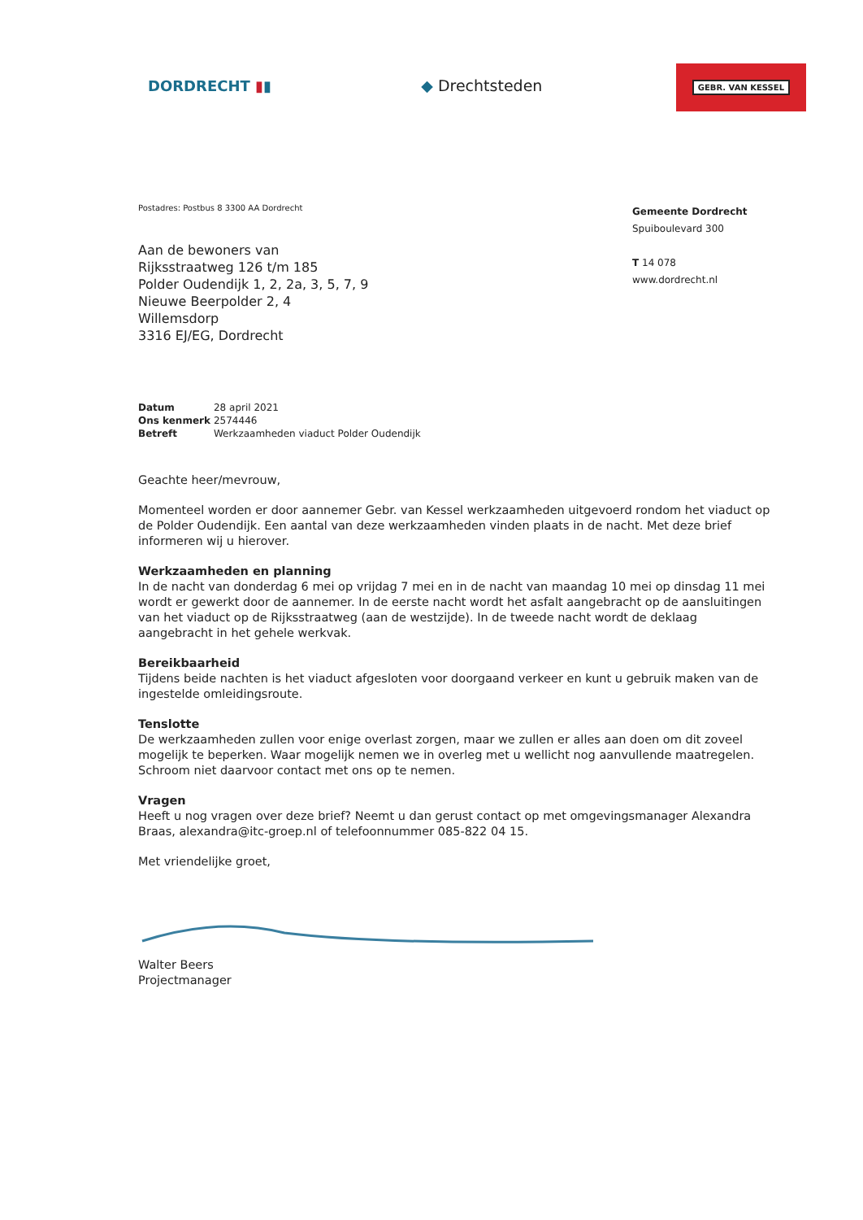DORDRECHT ▮▮ ◆ Drechtsteden
GEBR. VAN KESSEL
Postadres: Postbus 8 3300 AA Dordrecht
Aan de bewoners van
Rijksstraatweg 126 t/m 185
Polder Oudendijk 1, 2, 2a, 3, 5, 7, 9
Nieuwe Beerpolder 2, 4
Willemsdorp
3316 EJ/EG, Dordrecht
Gemeente Dordrecht
Spuiboulevard 300
T 14 078
www.dordrecht.nl
| Datum | 28 april 2021 |
| Ons kenmerk | 2574446 |
| Betreft | Werkzaamheden viaduct Polder Oudendijk |
Geachte heer/mevrouw,
Momenteel worden er door aannemer Gebr. van Kessel werkzaamheden uitgevoerd rondom het viaduct op de Polder Oudendijk. Een aantal van deze werkzaamheden vinden plaats in de nacht. Met deze brief informeren wij u hierover.
Werkzaamheden en planning
In de nacht van donderdag 6 mei op vrijdag 7 mei en in de nacht van maandag 10 mei op dinsdag 11 mei wordt er gewerkt door de aannemer. In de eerste nacht wordt het asfalt aangebracht op de aansluitingen van het viaduct op de Rijksstraatweg (aan de westzijde). In de tweede nacht wordt de deklaag aangebracht in het gehele werkvak.
Bereikbaarheid
Tijdens beide nachten is het viaduct afgesloten voor doorgaand verkeer en kunt u gebruik maken van de ingestelde omleidingsroute.
Tenslotte
De werkzaamheden zullen voor enige overlast zorgen, maar we zullen er alles aan doen om dit zoveel mogelijk te beperken. Waar mogelijk nemen we in overleg met u wellicht nog aanvullende maatregelen. Schroom niet daarvoor contact met ons op te nemen.
Vragen
Heeft u nog vragen over deze brief? Neemt u dan gerust contact op met omgevingsmanager Alexandra Braas, alexandra@itc-groep.nl of telefoonnummer 085-822 04 15.
Met vriendelijke groet,
Walter Beers
Projectmanager